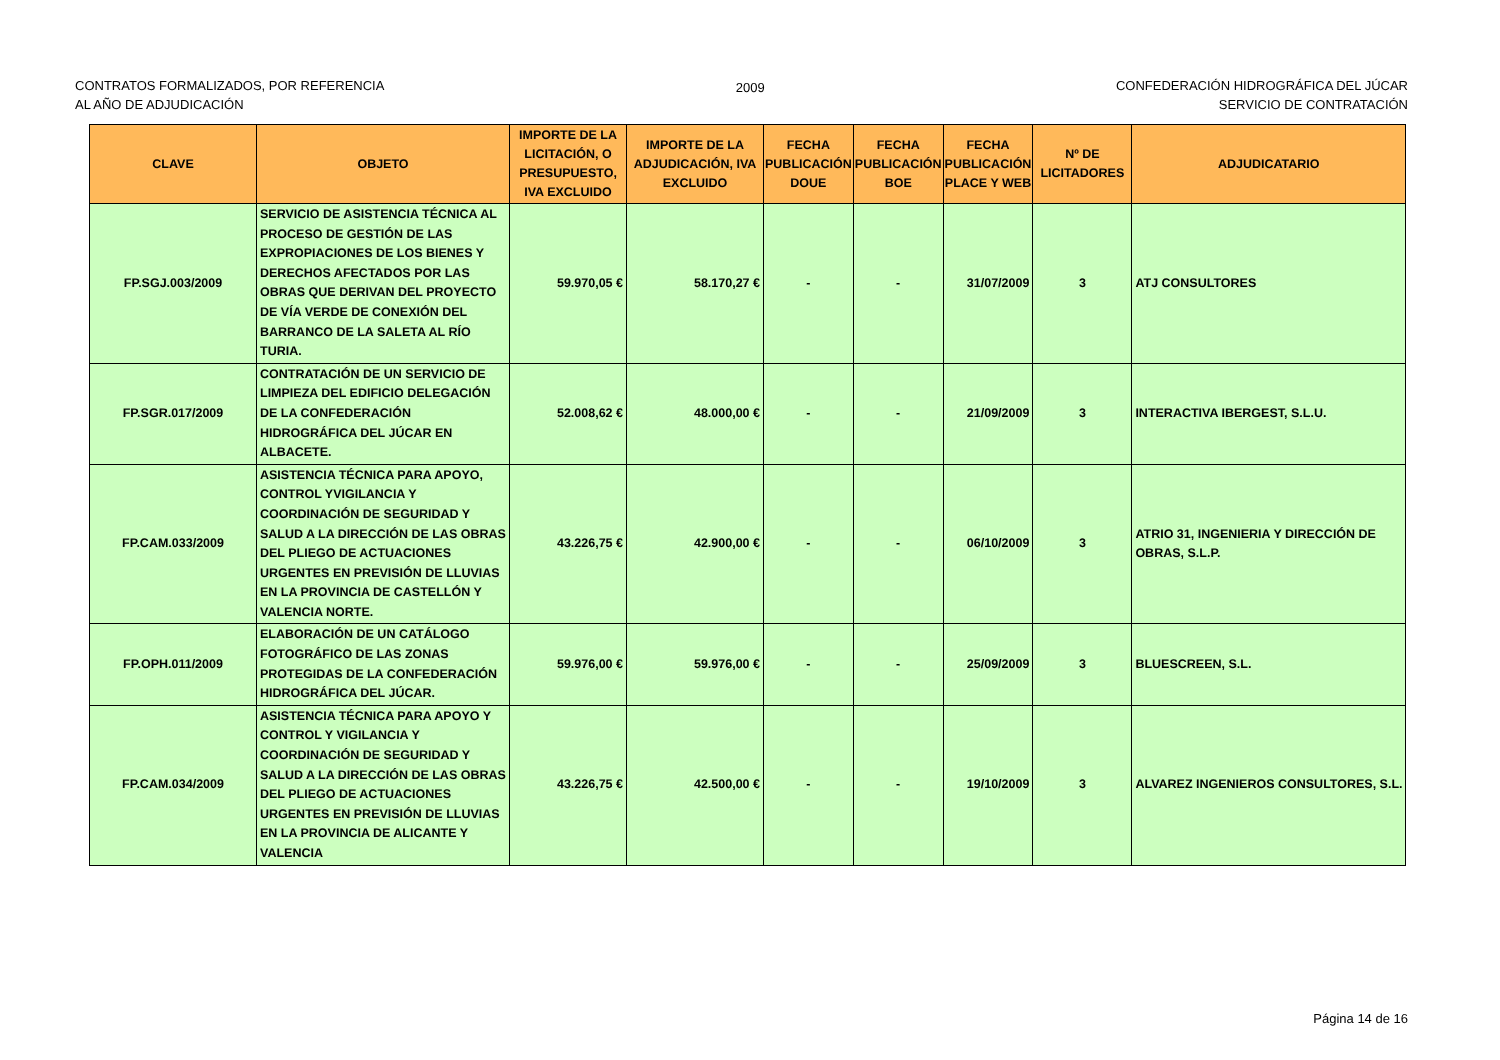CONTRATOS FORMALIZADOS, POR REFERENCIA
AL AÑO DE ADJUDICACIÓN
2009 CONFEDERACIÓN HIDROGRÁFICA DEL JÚCAR
SERVICIO DE CONTRATACIÓN
| CLAVE | OBJETO | IMPORTE DE LA LICITACIÓN, O PRESUPUESTO, IVA EXCLUIDO | IMPORTE DE LA ADJUDICACIÓN, IVA EXCLUIDO | FECHA PUBLICACIÓN DOUE | FECHA PUBLICACIÓN BOE | FECHA PUBLICACIÓN PLACE Y WEB | Nº DE LICITADORES | ADJUDICATARIO |
| --- | --- | --- | --- | --- | --- | --- | --- | --- |
| FP.SGJ.003/2009 | SERVICIO DE ASISTENCIA TÉCNICA AL PROCESO DE GESTIÓN DE LAS EXPROPIACIONES DE LOS BIENES Y DERECHOS AFECTADOS POR LAS OBRAS QUE DERIVAN DEL PROYECTO DE VÍA VERDE DE CONEXIÓN DEL BARRANCO DE LA SALETA AL RÍO TURIA. | 59.970,05 € | 58.170,27 € | - | - | 31/07/2009 | 3 | ATJ CONSULTORES |
| FP.SGR.017/2009 | CONTRATACIÓN DE UN SERVICIO DE LIMPIEZA DEL EDIFICIO DELEGACIÓN DE LA CONFEDERACIÓN HIDROGRÁFICA DEL JÚCAR EN ALBACETE. | 52.008,62 € | 48.000,00 € | - | - | 21/09/2009 | 3 | INTERACTIVA IBERGEST, S.L.U. |
| FP.CAM.033/2009 | ASISTENCIA TÉCNICA PARA APOYO, CONTROL YVIGILANCIA Y COORDINACIÓN DE SEGURIDAD Y SALUD A LA DIRECCIÓN DE LAS OBRAS DEL PLIEGO DE ACTUACIONES URGENTES EN PREVISIÓN DE LLUVIAS EN LA PROVINCIA DE CASTELLÓN Y VALENCIA NORTE. | 43.226,75 € | 42.900,00 € | - | - | 06/10/2009 | 3 | ATRIO 31, INGENIERIA Y DIRECCIÓN DE OBRAS, S.L.P. |
| FP.OPH.011/2009 | ELABORACIÓN DE UN CATÁLOGO FOTOGRÁFICO DE LAS ZONAS PROTEGIDAS DE LA CONFEDERACIÓN HIDROGRÁFICA DEL JÚCAR. | 59.976,00 € | 59.976,00 € | - | - | 25/09/2009 | 3 | BLUESCREEN, S.L. |
| FP.CAM.034/2009 | ASISTENCIA TÉCNICA PARA APOYO Y CONTROL Y VIGILANCIA Y COORDINACIÓN DE SEGURIDAD Y SALUD A LA DIRECCIÓN DE LAS OBRAS DEL PLIEGO DE ACTUACIONES URGENTES EN PREVISIÓN DE LLUVIAS EN LA PROVINCIA DE ALICANTE Y VALENCIA | 43.226,75 € | 42.500,00 € | - | - | 19/10/2009 | 3 | ALVAREZ INGENIEROS CONSULTORES, S.L. |
Página 14 de 16